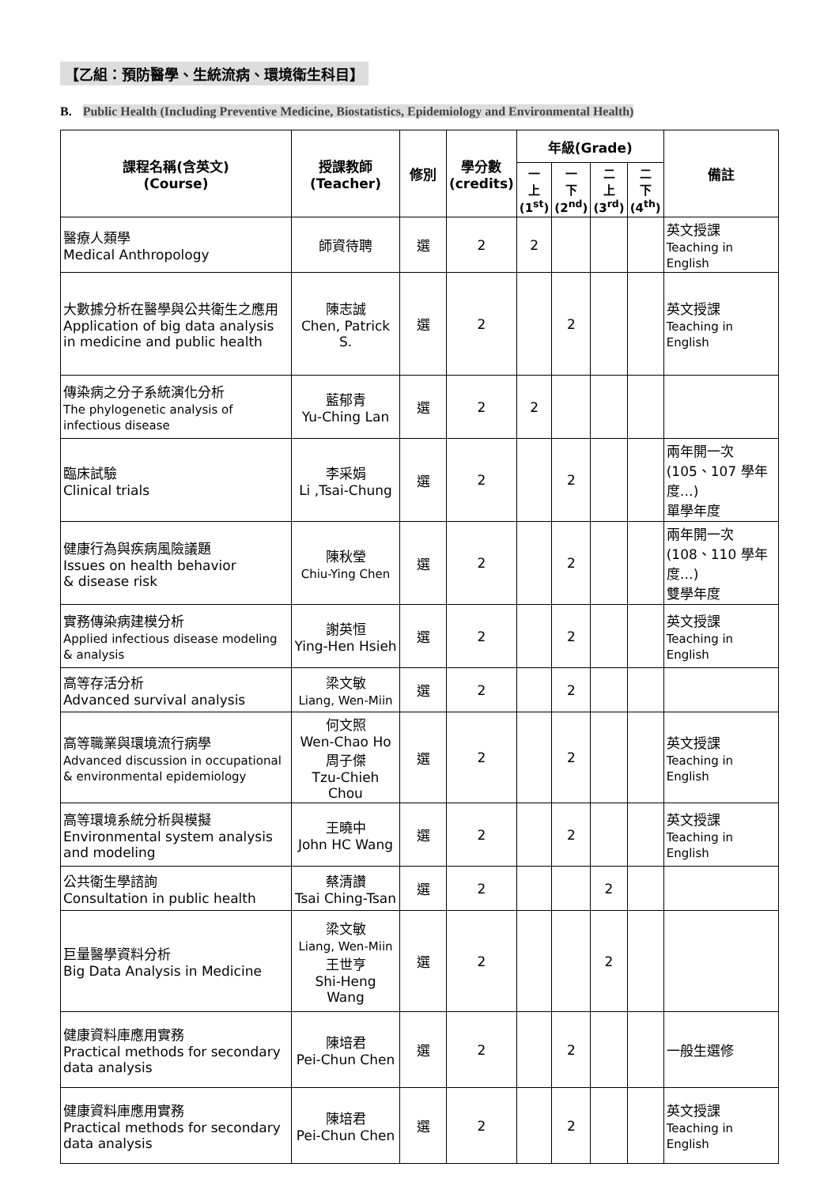【乙組：預防醫學、生統流病、環境衛生科目】
B. Public Health (Including Preventive Medicine, Biostatistics, Epidemiology and Environmental Health)
| 課程名稱(含英文) (Course) | 授課教師 (Teacher) | 修別 | 學分數 (credits) | 年級(Grade) | | | | 備註 |
| --- | --- | --- | --- | --- | --- | --- | --- | --- |
| | | | | 一 上 (1<sup>st</sup>) | 一 下 (2<sup>nd</sup>) | 二 上 (3<sup>rd</sup>) | 二 下 (4<sup>th</sup>) | |
| 醫療人類學 Medical Anthropology | 師資待聘 | 選 | 2 | 2 | | | | 英文授課 Teaching in English |
| 大數據分析在醫學與公共衛生之應用 Application of big data analysis in medicine and public health | 陳志誠 Chen, Patrick S. | 選 | 2 | | 2 | | | 英文授課 Teaching in English |
| 傳染病之分子系統演化分析 The phylogenetic analysis of infectious disease | 藍郁青 Yu-Ching Lan | 選 | 2 | 2 | | | | |
| 臨床試驗 Clinical trials | 李采娟 Li ,Tsai-Chung | 選 | 2 | | 2 | | | 兩年開一次 (105、107 學年度…) 單學年度 |
| 健康行為與疾病風險議題 Issues on health behavior & disease risk | 陳秋瑩 Chiu-Ying Chen | 選 | 2 | | 2 | | | 兩年開一次 (108、110 學年度…) 雙學年度 |
| 實務傳染病建模分析 Applied infectious disease modeling & analysis | 謝英恒 Ying-Hen Hsieh | 選 | 2 | | 2 | | | 英文授課 Teaching in English |
| 高等存活分析 Advanced survival analysis | 梁文敏 Liang, Wen-Miin | 選 | 2 | | 2 | | | |
| 高等職業與環境流行病學 Advanced discussion in occupational & environmental epidemiology | 何文照 Wen-Chao Ho 周子傑 Tzu-Chieh Chou | 選 | 2 | | 2 | | | 英文授課 Teaching in English |
| 高等環境系統分析與模擬 Environmental system analysis and modeling | 王曉中 John HC Wang | 選 | 2 | | 2 | | | 英文授課 Teaching in English |
| 公共衛生學諮詢 Consultation in public health | 蔡清讚 Tsai Ching-Tsan | 選 | 2 | | | 2 | | |
| 巨量醫學資料分析 Big Data Analysis in Medicine | 梁文敏 Liang, Wen-Miin 王世亨 Shi-Heng Wang | 選 | 2 | | | 2 | | |
| 健康資料庫應用實務 Practical methods for secondary data analysis | 陳培君 Pei-Chun Chen | 選 | 2 | | 2 | | | 一般生選修 |
| 健康資料庫應用實務 Practical methods for secondary data analysis | 陳培君 Pei-Chun Chen | 選 | 2 | | 2 | | | 英文授課 Teaching in English |